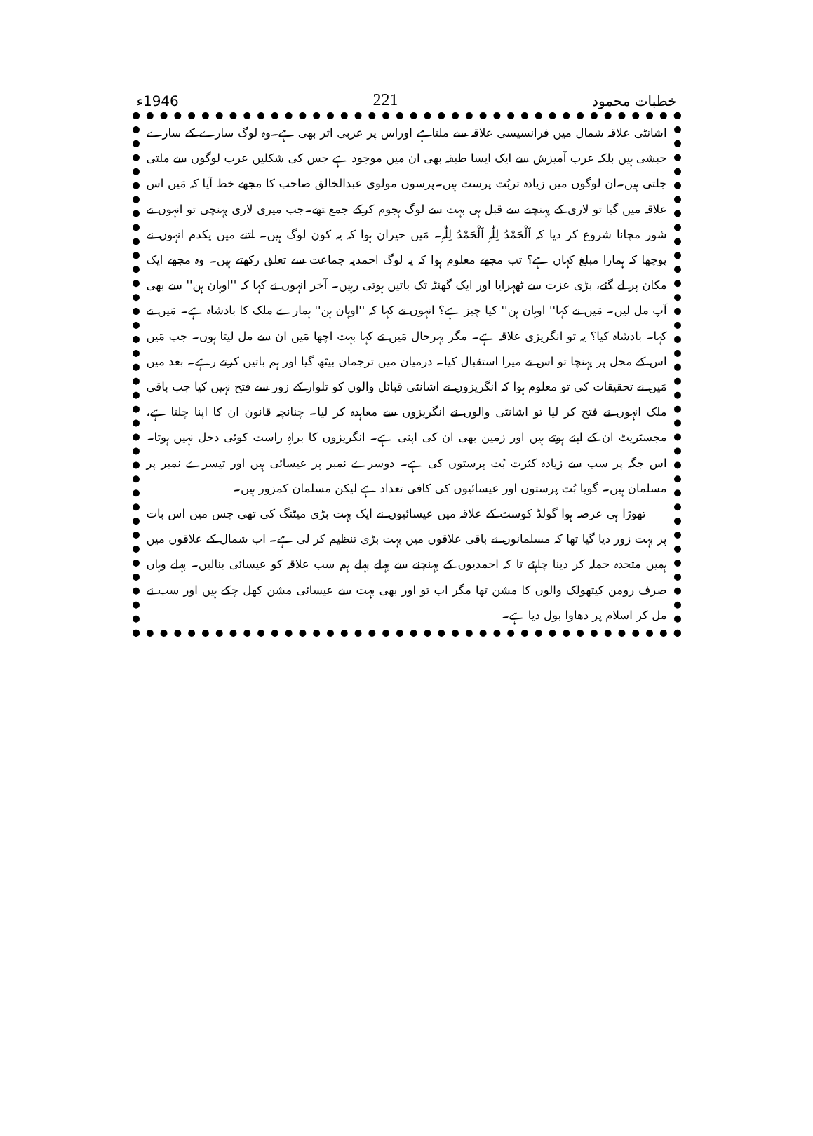خطبات محمود 221 1946ء
اشانٹی علاقہ شمال میں فرانسیسی علاقہ سے ملتاہے اوراس پر عربی اثر بھی ہے۔وہ لوگ سارے کے سارے حبشی ہیں بلکہ عرب آمیزش سے ایک ایسا طبقہ بھی ان میں موجود ہے جس کی شکلیں عرب لوگوں سے ملتی جلتی ہیں۔ان لوگوں میں زیادہ تربُت پرست ہیں۔پرسوں مولوی عبدالخالق صاحب کا مجھے خط آیا کہ مَیں اس علاقہ میں گیا تو لاری کے پہنچنے سے قبل ہی بہت سے لوگ ہجوم کرکے جمع تھے۔جب میری لاری پہنچی تو انہوں نے شور مچانا شروع کر دیا کہ اَلْحَمْدُ لِلّٰہِ اَلْحَمْدُ لِلّٰہِ۔ مَیں حیران ہوا کہ یہ کون لوگ ہیں۔ اتنے میں یکدم انہوں نے پوچھا کہ ہمارا مبلغ کہاں ہے؟ تب مجھے معلوم ہوا کہ یہ لوگ احمدیہ جماعت سے تعلق رکھتے ہیں۔ وہ مجھے ایک مکان پر لے گئے، بڑی عزت سے ٹھہرایا اور ایک گھنٹہ تک باتیں ہوتی رہیں۔ آخر انہوں نے کہا کہ ''اوہان ہن'' سے بھی آپ مل لیں۔ مَیں نے کہا'' اوہان ہن'' کیا چیز ہے؟ انہوں نے کہا کہ ''اوہان ہن'' ہمارے ملک کا بادشاہ ہے۔ مَیں نے کہا۔ بادشاہ کیا؟ یہ تو انگریزی علاقہ ہے۔ مگر بہرحال مَیں نے کہا بہت اچھا مَیں ان سے مل لیتا ہوں۔ جب مَیں اس کے محل پر پہنچا تو اس نے میرا استقبال کیا۔ درمیان میں ترجمان بیٹھ گیا اور ہم باتیں کرتے رہے۔ بعد میں مَیں نے تحقیقات کی تو معلوم ہوا کہ انگریزوں نے اشانٹی قبائل والوں کو تلوار کے زور سے فتح نہیں کیا جب باقی ملک انہوں نے فتح کر لیا تو اشانٹی والوں نے انگریزوں سے معاہدہ کر لیا۔ چنانچہ قانون ان کا اپنا چلتا ہے، مجسٹریٹ ان کے اپنے ہوتے ہیں اور زمین بھی ان کی اپنی ہے۔ انگریزوں کا براہِ راست کوئی دخل نہیں ہوتا۔ اس جگہ پر سب سے زیادہ کثرت بُت پرستوں کی ہے۔ دوسرے نمبر پر عیسائی ہیں اور تیسرے نمبر پر مسلمان ہیں۔ گویا بُت پرستوں اور عیسائیوں کی کافی تعداد ہے لیکن مسلمان کمزور ہیں۔
تھوڑا ہی عرصہ ہوا گولڈ کوسٹ کے علاقہ میں عیسائیوں نے ایک بہت بڑی میٹنگ کی تھی جس میں اس بات پر بہت زور دیا گیا تھا کہ مسلمانوں نے باقی علاقوں میں بہت بڑی تنظیم کر لی ہے۔ اب شمال کے علاقوں میں ہمیں متحدہ حملہ کر دینا چاہئے تا کہ احمدیوں کے پہنچنے سے پہلے پہلے ہم سب علاقہ کو عیسائی بنالیں۔ پہلے وہاں صرف رومن کیتھولک والوں کا مشن تھا مگر اب تو اور بھی بہت سے عیسائی مشن کھل چکے ہیں اور سب نے مل کر اسلام پر دھاوا بول دیا ہے۔